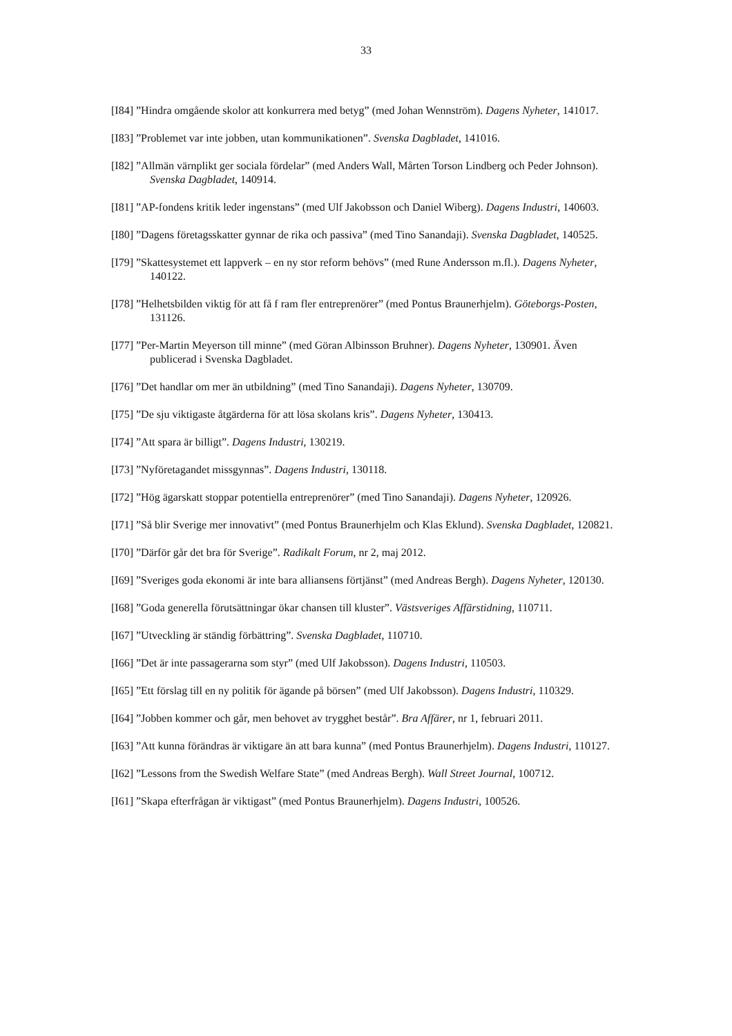33
[I84] ”Hindra omgående skolor att konkurrera med betyg” (med Johan Wennström). Dagens Nyheter, 141017.
[I83] ”Problemet var inte jobben, utan kommunikationen”. Svenska Dagbladet, 141016.
[I82] ”Allmän värnplikt ger sociala fördelar” (med Anders Wall, Mårten Torson Lindberg och Peder Johnson). Svenska Dagbladet, 140914.
[I81] ”AP-fondens kritik leder ingenstans” (med Ulf Jakobsson och Daniel Wiberg). Dagens Industri, 140603.
[I80] ”Dagens företagsskatter gynnar de rika och passiva” (med Tino Sanandaji). Svenska Dagbladet, 140525.
[I79] ”Skattesystemet ett lappverk – en ny stor reform behövs” (med Rune Andersson m.fl.). Dagens Nyheter, 140122.
[I78] ”Helhetsbilden viktig för att få f ram fler entreprenörer” (med Pontus Braunerhjelm). Göteborgs-Posten, 131126.
[I77] ”Per-Martin Meyerson till minne” (med Göran Albinsson Bruhner). Dagens Nyheter, 130901. Även publicerad i Svenska Dagbladet.
[I76] ”Det handlar om mer än utbildning” (med Tino Sanandaji). Dagens Nyheter, 130709.
[I75] ”De sju viktigaste åtgärderna för att lösa skolans kris”. Dagens Nyheter, 130413.
[I74] ”Att spara är billigt”. Dagens Industri, 130219.
[I73] ”Nyföretagandet missgynnas”. Dagens Industri, 130118.
[I72] ”Hög ägarskatt stoppar potentiella entreprenörer” (med Tino Sanandaji). Dagens Nyheter, 120926.
[I71] ”Så blir Sverige mer innovativt” (med Pontus Braunerhjelm och Klas Eklund). Svenska Dagbladet, 120821.
[I70] ”Därför går det bra för Sverige”. Radikalt Forum, nr 2, maj 2012.
[I69] ”Sveriges goda ekonomi är inte bara alliansens förtjänst” (med Andreas Bergh). Dagens Nyheter, 120130.
[I68] ”Goda generella förutsättningar ökar chansen till kluster”. Västsveriges Affärstidning, 110711.
[I67] ”Utveckling är ständig förbättring”. Svenska Dagbladet, 110710.
[I66] ”Det är inte passagerarna som styr” (med Ulf Jakobsson). Dagens Industri, 110503.
[I65] ”Ett förslag till en ny politik för ägande på börsen” (med Ulf Jakobsson). Dagens Industri, 110329.
[I64] ”Jobben kommer och går, men behovet av trygghet består”. Bra Affärer, nr 1, februari 2011.
[I63] ”Att kunna förändras är viktigare än att bara kunna” (med Pontus Braunerhjelm). Dagens Industri, 110127.
[I62] ”Lessons from the Swedish Welfare State” (med Andreas Bergh). Wall Street Journal, 100712.
[I61] ”Skapa efterfrågan är viktigast” (med Pontus Braunerhjelm). Dagens Industri, 100526.